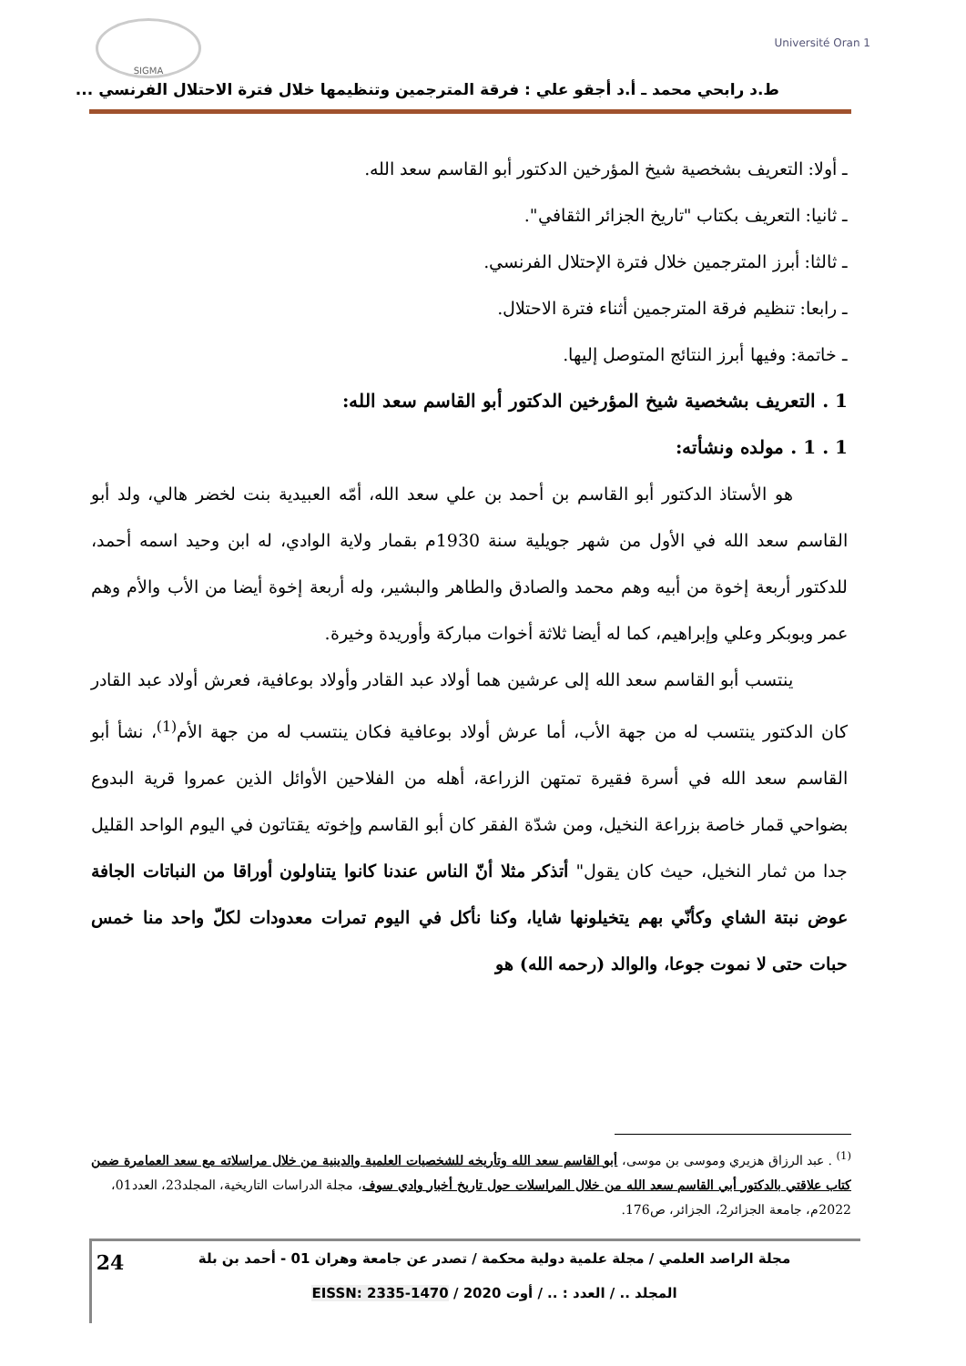Université Oran 1
SIGMA
ط.د رابحي محمد ـ أ.د أجقو علي : فرقة المترجمين وتنظيمها خلال فترة الاحتلال الفرنسي ...
ـ أولا: التعريف بشخصية شيخ المؤرخين الدكتور أبو القاسم سعد الله.
ـ ثانيا: التعريف بكتاب "تاريخ الجزائر الثقافي".
ـ ثالثا: أبرز المترجمين خلال فترة الإحتلال الفرنسي.
ـ رابعا: تنظيم فرقة المترجمين أثناء فترة الاحتلال.
ـ خاتمة: وفيها أبرز النتائج المتوصل إليها.
1 . التعريف بشخصية شيخ المؤرخين الدكتور أبو القاسم سعد الله:
1 . 1 . مولده ونشأته:
هو الأستاذ الدكتور أبو القاسم بن أحمد بن علي سعد الله، أمّه العبيدية بنت لخضر هالي، ولد أبو القاسم سعد الله في الأول من شهر جويلية سنة 1930م بقمار ولاية الوادي، له ابن وحيد اسمه أحمد، للدكتور أربعة إخوة من أبيه وهم محمد والصادق والطاهر والبشير، وله أربعة إخوة أيضا من الأب والأم وهم عمر وبوبكر وعلي وإبراهيم، كما له أيضا ثلاثة أخوات مباركة وأوريدة وخيرة.
ينتسب أبو القاسم سعد الله إلى عرشين هما أولاد عبد القادر وأولاد بوعافية، فعرش أولاد عبد القادر كان الدكتور ينتسب له من جهة الأب، أما عرش أولاد بوعافية فكان ينتسب له من جهة الأم<sup>(1)</sup>، نشأ أبو القاسم سعد الله في أسرة فقيرة تمتهن الزراعة، أهله من الفلاحين الأوائل الذين عمروا قرية البدوع بضواحي قمار خاصة بزراعة النخيل، ومن شدّة الفقر كان أبو القاسم وإخوته يقتاتون في اليوم الواحد القليل جدا من ثمار النخيل، حيث كان يقول" أتذكر مثلا أنّ الناس عندنا كانوا يتناولون أوراقا من النباتات الجافة عوض نبتة الشاي وكأنّي بهم يتخيلونها شايا، وكنا نأكل في اليوم تمرات معدودات لكلّ واحد منا خمس حبات حتى لا نموت جوعا، والوالد (رحمه الله) هو
<sup>(1)</sup> . عبد الرزاق هزيري وموسى بن موسى، أبو القاسم سعد الله وتأريخه للشخصيات العلمية والدينية من خلال مراسلاته مع سعد العمامرة ضمن كتاب علاقتي بالدكتور أبي القاسم سعد الله من خلال المراسلات حول تاريخ أخبار وادي سوف، مجلة الدراسات التاريخية، المجلد23، العدد01، 2022م، جامعة الجزائر2، الجزائر، ص176.
مجلة الراصد العلمي / مجلة علمية دولية محكمة / تصدر عن جامعة وهران 01 - أحمد بن بلة
المجلد .. / العدد : .. / أوت 2020 / EISSN: 2335-1470
24